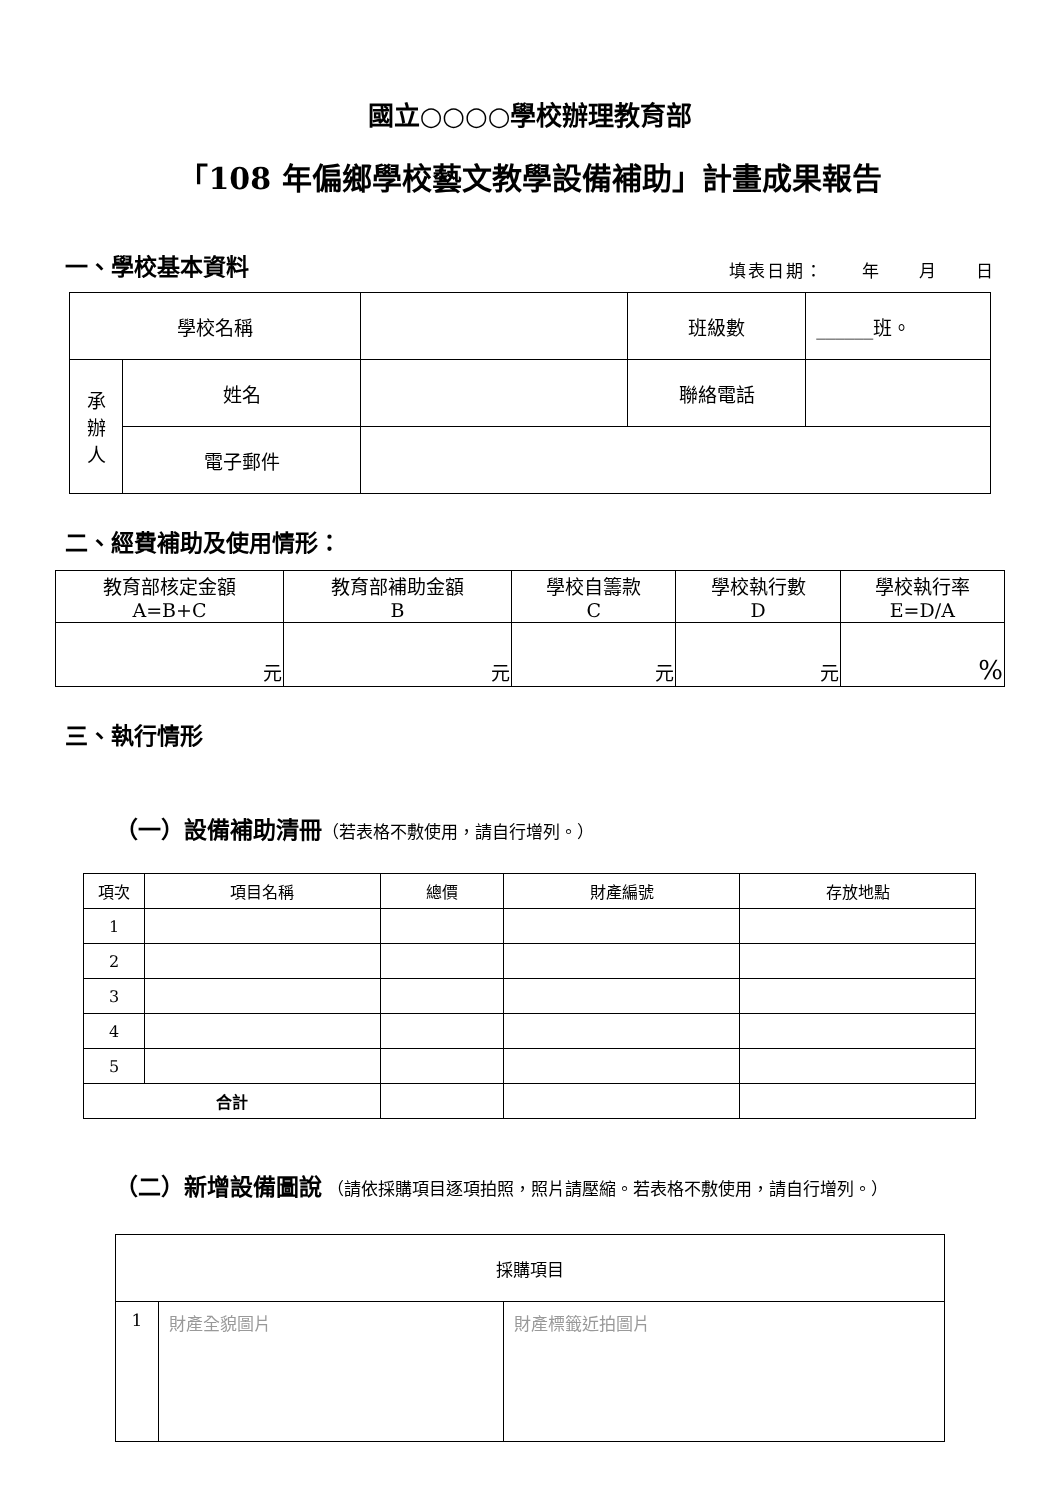國立○○○○學校辦理教育部
「108 年偏鄉學校藝文教學設備補助」計畫成果報告
一、學校基本資料
填表日期：　　年　　月　　日
| 學校名稱 | | | 班級數 | ______班。 |
| 承 辦 人 | 姓名 | | 聯絡電話 | |
| | 電子郵件 | | | |
二、經費補助及使用情形：
| 教育部核定金額 A=B+C | 教育部補助金額 B | 學校自籌款 C | 學校執行數 D | 學校執行率 E=D/A |
| 元 | 元 | 元 | 元 | % |
三、執行情形
（一）設備補助清冊（若表格不敷使用，請自行增列。）
| 項次 | 項目名稱 | 總價 | 財產編號 | 存放地點 |
| 1 | | | | |
| 2 | | | | |
| 3 | | | | |
| 4 | | | | |
| 5 | | | | |
| 合計 | | | | |
（二）新增設備圖說 （請依採購項目逐項拍照，照片請壓縮。若表格不敷使用，請自行增列。）
| 採購項目 | | |
| 1 | 財產全貌圖片 | 財產標籤近拍圖片 |